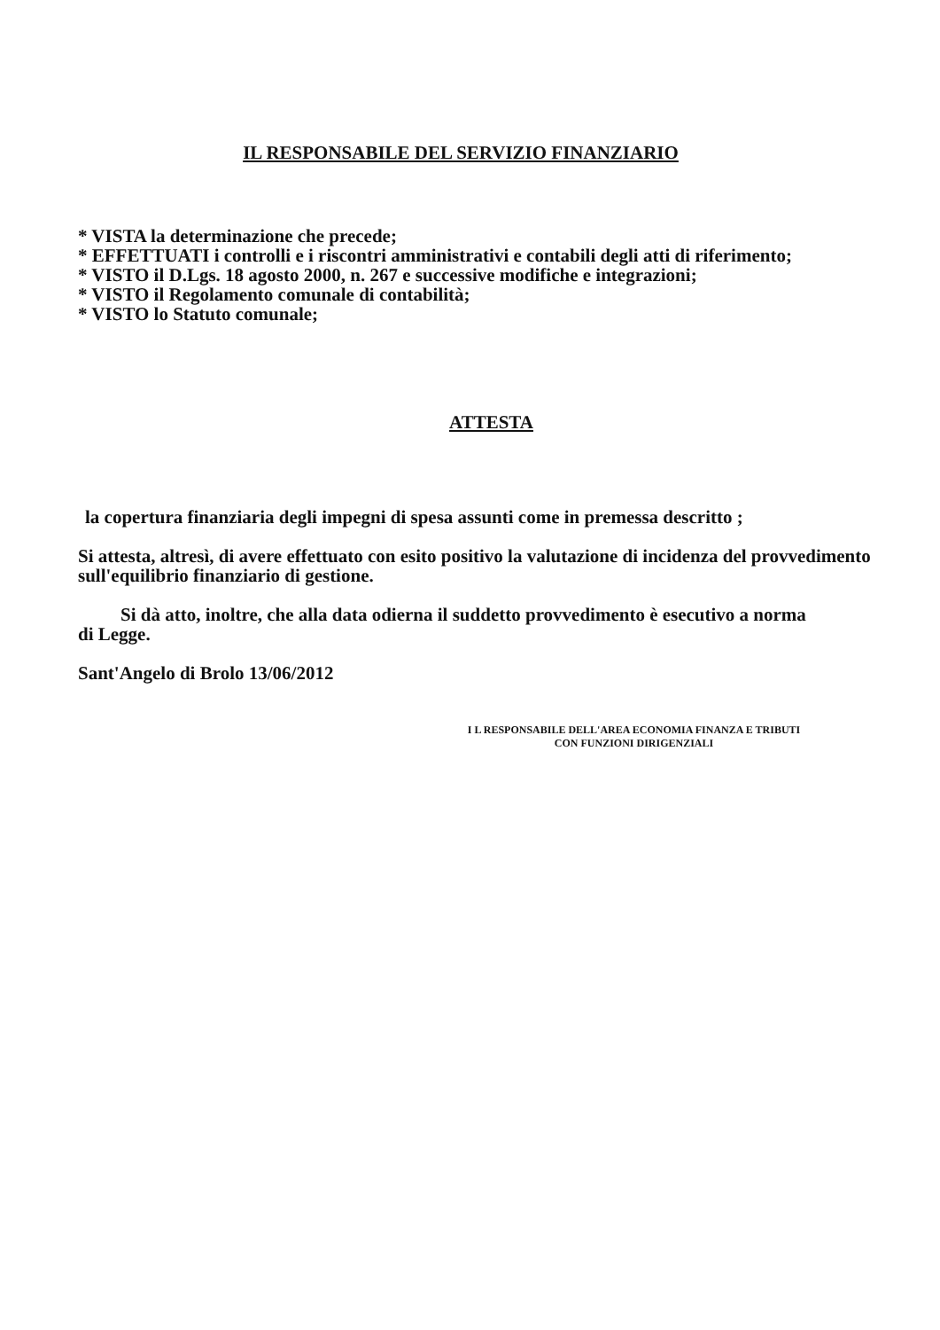IL RESPONSABILE DEL SERVIZIO FINANZIARIO
* VISTA la determinazione che precede;
* EFFETTUATI i controlli e i riscontri amministrativi e contabili degli atti di riferimento;
* VISTO il D.Lgs. 18 agosto 2000, n. 267 e successive modifiche e integrazioni;
* VISTO il Regolamento comunale di contabilità;
* VISTO lo Statuto comunale;
ATTESTA
la copertura finanziaria degli impegni di spesa assunti come in premessa descritto ;
Si attesta, altresì, di avere effettuato con esito positivo la valutazione di incidenza del provvedimento sull'equilibrio finanziario di gestione.
Si dà atto, inoltre, che alla data odierna il suddetto provvedimento è esecutivo a norma
di Legge.
Sant'Angelo di Brolo 13/06/2012
I L RESPONSABILE DELL'AREA ECONOMIA FINANZA E TRIBUTI
CON FUNZIONI DIRIGENZIALI